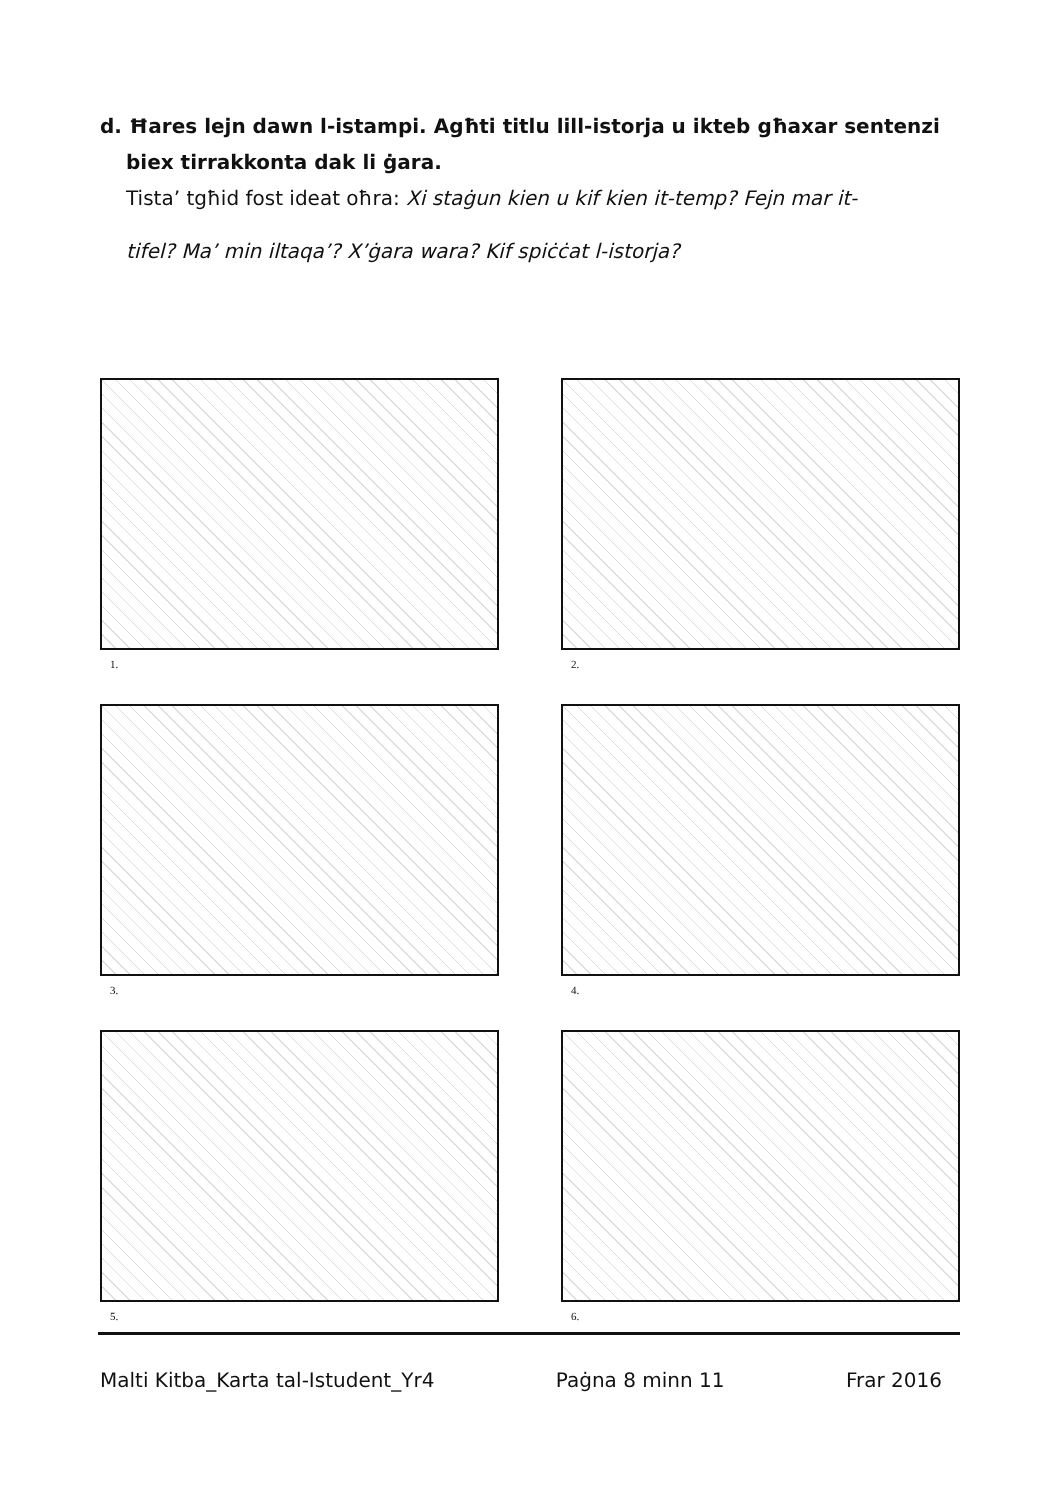d. Ħares lejn dawn l-istampi. Agħti titlu lill-istorja u ikteb għaxar sentenzi
biex tirrakkonta dak li ġara.
Tista’ tgħid fost ideat oħra: Xi staġun kien u kif kien it-temp? Fejn mar it-
tifel? Ma’ min iltaqa’? X’ġara wara? Kif spiċċat l-istorja?
1.
2.
3.
4.
5.
6.
Malti Kitba_Karta tal-Istudent_Yr4 Paġna 8 minn 11 Frar 2016